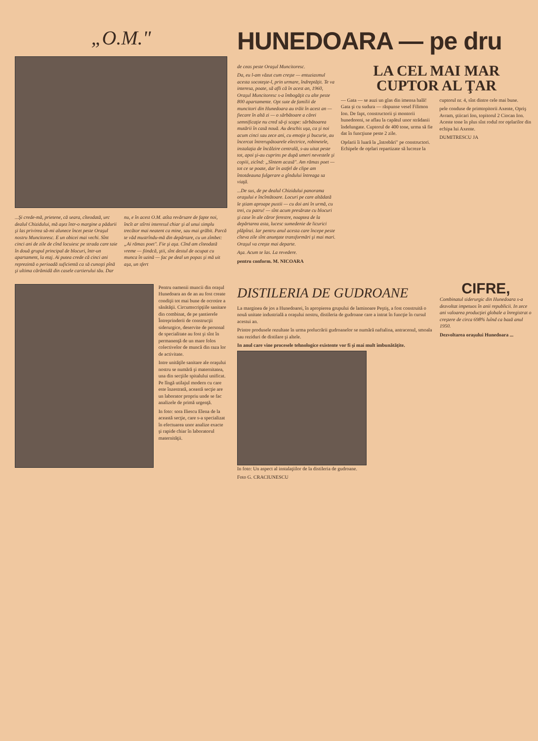„O.M."
...Şi crede-mă, prietene, că seara, cîteodată, urc dealul Chizidului, mă aşez într-o margine a pădurii şi las privirea să-mi alunece încet peste Oraşul nostru Muncitoresc. E un obicei mai vechi. Sînt cinci ani de zile de cînd locuiesc pe strada care taie în două grupul principal de blocuri, într-un apartament, la etaj. Ai putea crede că cinci ani reprezintă o perioadă suficientă ca să cunoşti pînă şi ultima cărămidă din casele cartierului tău. Dar nu, e în acest O.M. atîta revărsare de fapte noi, încît ar stîrni interesul chiar şi al unui simplu trecător mai neatent ca mine, sau mai grăbit. Parcă te văd mustrîndu-mă din depărtare, cu un zîmbet: „Ai rămas poet". Fie şi aşa. Cînd am cîteodată vreme — fiindcă, ştii, sînt destul de ocupat cu munca în uzină — fac pe deal un popas şi mă uit aşa, un sfert
Pentru oamenii muncii din oraşul Hunedoara an de an au fost create condiţii tot mai bune de ocrotire a sănătăţii. Circumscripţiile sanitare din combinat, de pe şantierele Întreprinderii de construcţii siderurgice, deservite de personal de specialitate au fost şi sînt în permanenţă de un mare folos colectivelor de muncă din raza lor de activitate.
Intre unităţile sanitare ale oraşului nostru se numără şi maternitatea, una din secţiile spitalului unificat. Pe lîngă utilajul modern cu care este înzestrată, această secţie are un laborator propriu unde se fac analizele de primă urgenţă.
In foto: sora Iliescu Elena de la această secţie, care s-a specializat în efectuarea unor analize exacte şi rapide chiar în laboratorul maternităţii.
HUNEDOARA — pe dru
de ceas peste Oraşul Muncitoresc.
Da, eu l-am văzut cum creşte — entuziasmul acesta socoteşte-l, prin urmare, îndreptăţit. Te va interesa, poate, să afli că în acest an, 1960, Oraşul Muncitoresc s-a îmbogăţit cu alte peste 800 apartamente. Opt sute de familii de muncitori din Hunedoara au trăit în acest an — fiecare în altă zi — o sărbătoare a cărei semnificaţie nu cred să-ţi scape: sărbătoarea mutării în casă nouă. Au deschis uşa, ca şi noi acum cinci sau zece ani, cu emoţie şi bucurie, au încercat întrerupătoarele electrice, robinetele, instalaţia de încălzire centrală, s-au uitat peste tot, apoi şi-au cuprins pe după umeri nevestele şi copiii, zicînd: „Sîntem acasă". Am rămas poet — tot ce se poate, dar în astfel de clipe am întotdeauna fulgerare a gîndului întreaga sa viaţă.
...De sus, de pe dealul Chizidului panorama oraşului e încîntătoare. Locuri pe care altădată le ştiam aproape pustii — cu doi ani în urmă, cu trei, cu patru! — sînt acum presărate cu blocuri şi case în ale căror ferestre, noaptea de la depărtarea asta, lucesc sumedenie de licurici plăpînzi. Iar pentru anul acesta care începe peste cîteva zile sînt anunţate transformări şi mai mari. Oraşul va creşte mai departe.
Aşa. Acum te las. La revedere.
pentru conform. M. NICOARA
LA CEL MAI MAR
CUPTOR AL ŢAR
— Gata — se auzi un glas din imensa hală! Gata şi cu sudura — răspunse vesel Filimon Ion. De fapt, constructorii şi montorii hunedoreni, se aflau la capătul unor strădanii îndelungate. Cuptorul de 400 tone, urma să fie dat în funcţiune peste 2 zile.
Oţelarii îi luară la „întrebări" pe constructori. Echipele de oţelari repartizate să lucreze la cuptorul nr. 4, sînt dintre cele mai bune.
pele conduse de primtopitorii Axente, Opriş Avram, ştiicari Ion, topitorul 2 Ciocan Ion. Aceste tone în plus sînt rodul ror oţelarilor din echipa lui Axente.
DUMITRESCU JA
DISTILERIA DE GUDROANE
La marginea de jos a Hunedoarei, în apropierea grupului de laminoare Peştiş, a fost construită o nouă unitate industrială a oraşului nostru, distileria de gudroane care a intrat în funcţie în cursul acestui an.
Printre produsele rezultate în urma prelucrării gudroanelor se numără naftalina, antracenul, smoala sau reziduri de distilare şi altele.
In anul care vine procesele tehnologice existente vor fi şi mai mult îmbunătăţite.
In foto: Un aspect al instalaţiilor de la distileria de gudroane.
Foto G. CRACIUNESCU
CIFRE,
Combinatul siderurgic din Hunedoara s-a dezvoltat impetuos în anii republicii. In zece ani valoarea producţiei globale a înregistrat o creştere de circa 698% luînd ca bază anul 1950.
Dezvoltarea oraşului Hunedoara ...